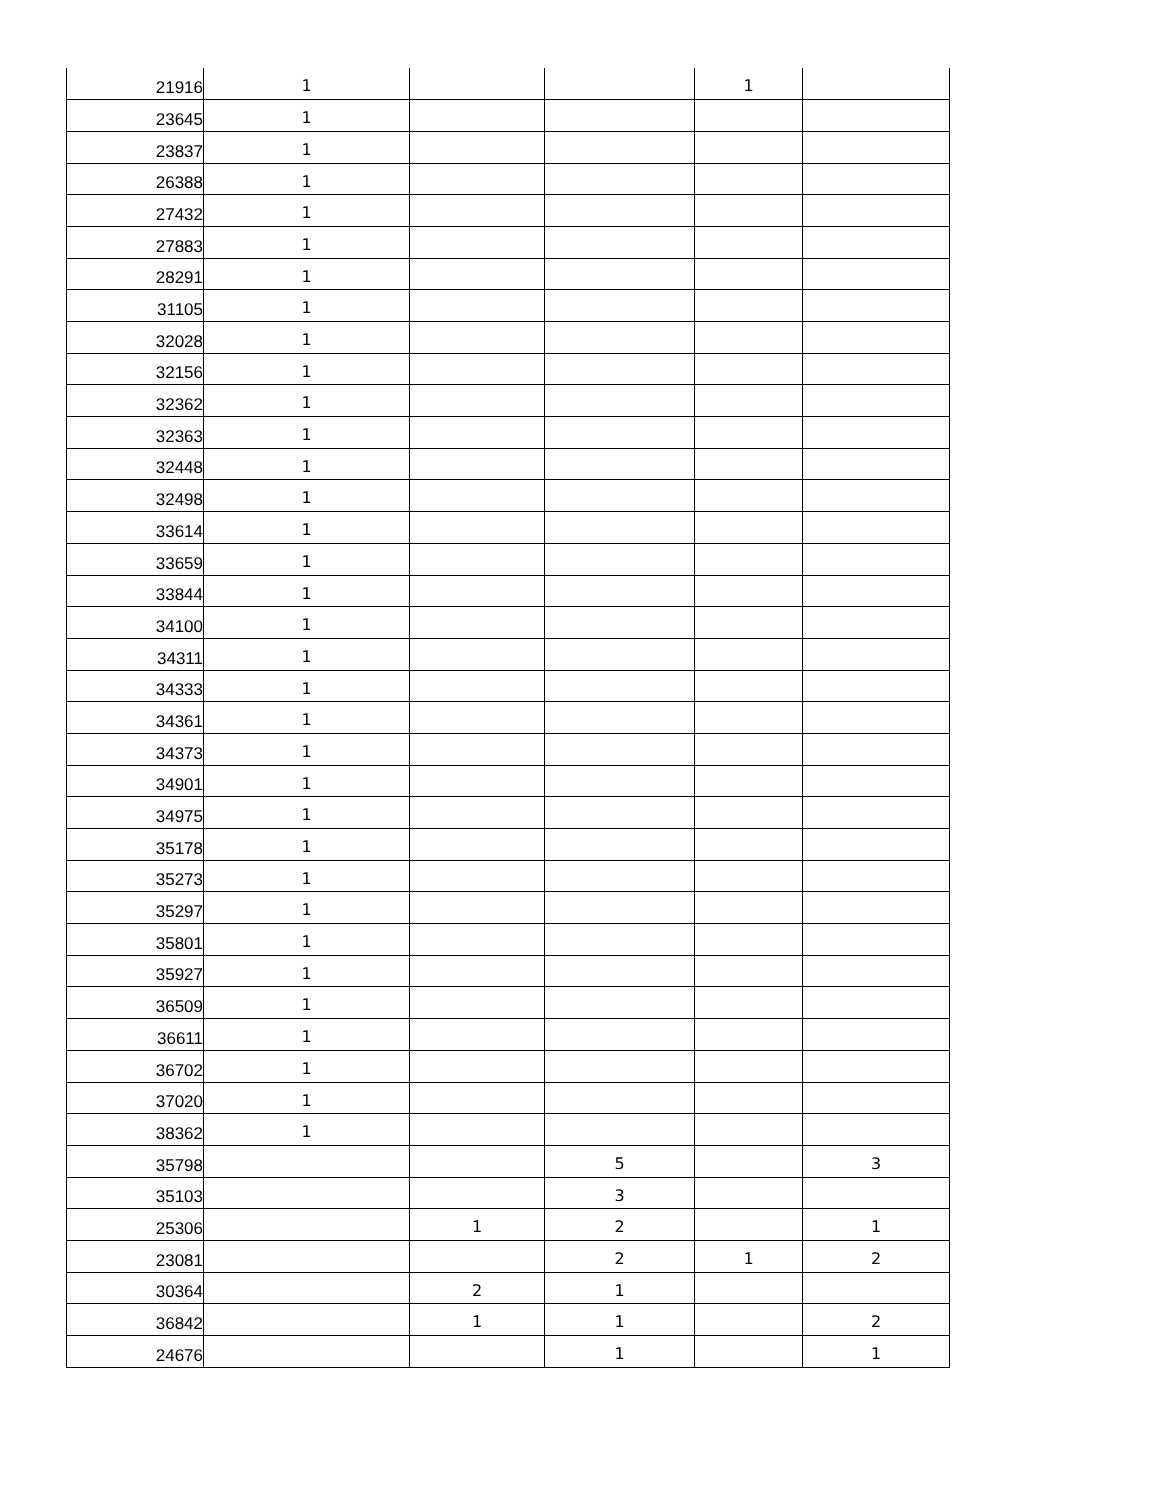| 21916 | 1 | | | 1 | |
| 23645 | 1 | | | | |
| 23837 | 1 | | | | |
| 26388 | 1 | | | | |
| 27432 | 1 | | | | |
| 27883 | 1 | | | | |
| 28291 | 1 | | | | |
| 31105 | 1 | | | | |
| 32028 | 1 | | | | |
| 32156 | 1 | | | | |
| 32362 | 1 | | | | |
| 32363 | 1 | | | | |
| 32448 | 1 | | | | |
| 32498 | 1 | | | | |
| 33614 | 1 | | | | |
| 33659 | 1 | | | | |
| 33844 | 1 | | | | |
| 34100 | 1 | | | | |
| 34311 | 1 | | | | |
| 34333 | 1 | | | | |
| 34361 | 1 | | | | |
| 34373 | 1 | | | | |
| 34901 | 1 | | | | |
| 34975 | 1 | | | | |
| 35178 | 1 | | | | |
| 35273 | 1 | | | | |
| 35297 | 1 | | | | |
| 35801 | 1 | | | | |
| 35927 | 1 | | | | |
| 36509 | 1 | | | | |
| 36611 | 1 | | | | |
| 36702 | 1 | | | | |
| 37020 | 1 | | | | |
| 38362 | 1 | | | | |
| 35798 | | | 5 | | 3 |
| 35103 | | | 3 | | |
| 25306 | | 1 | 2 | | 1 |
| 23081 | | | 2 | 1 | 2 |
| 30364 | | 2 | 1 | | |
| 36842 | | 1 | 1 | | 2 |
| 24676 | | | 1 | | 1 |